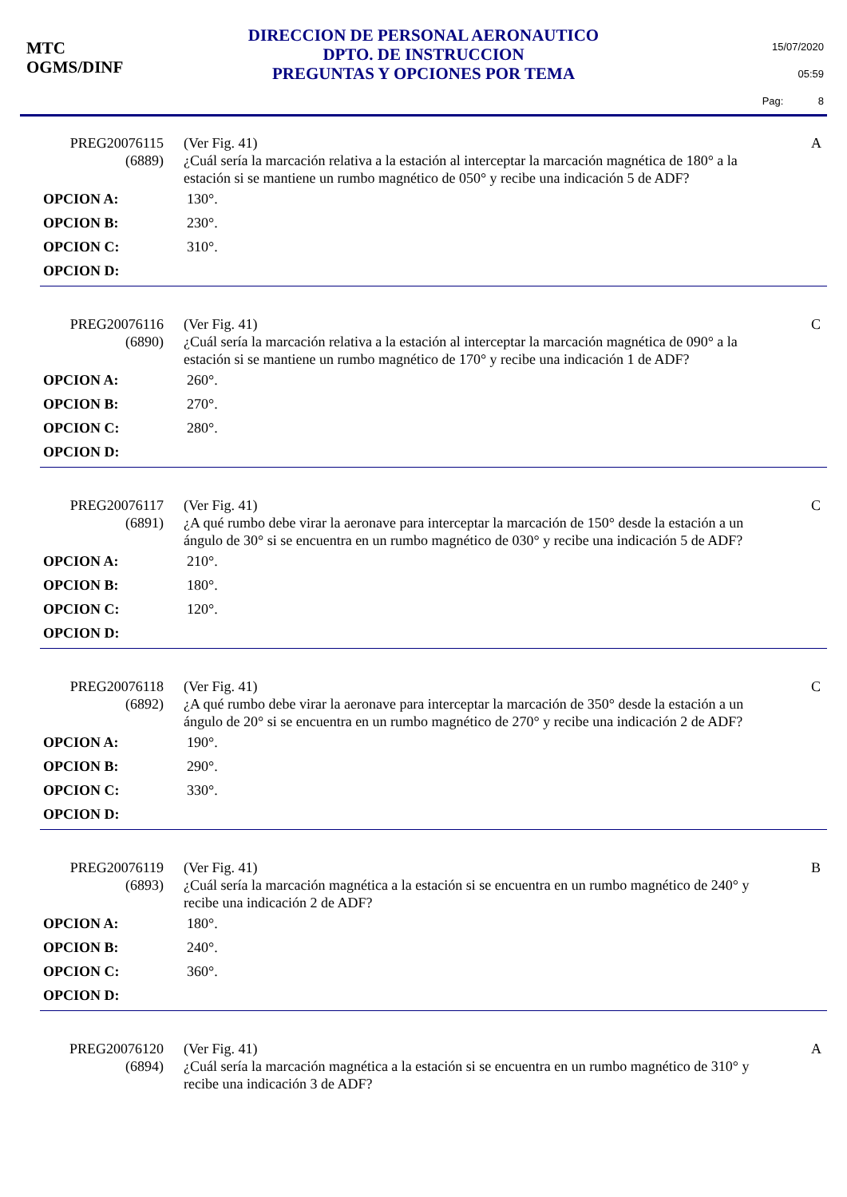MTC
OGMS/DINF
DIRECCION DE PERSONAL AERONAUTICO
DPTO. DE INSTRUCCION
PREGUNTAS Y OPCIONES POR TEMA
15/07/2020
05:59
Pag: 8
PREG20076115
(6889)
(Ver Fig. 41)
¿Cuál sería la marcación relativa a la estación al interceptar la marcación magnética de 180° a la estación si se mantiene un rumbo magnético de 050° y recibe una indicación 5 de ADF?
A
OPCION A: 130°.
OPCION B: 230°.
OPCION C: 310°.
OPCION D:
PREG20076116
(6890)
(Ver Fig. 41)
¿Cuál sería la marcación relativa a la estación al interceptar la marcación magnética de 090° a la estación si se mantiene un rumbo magnético de 170° y recibe una indicación 1 de ADF?
C
OPCION A: 260°.
OPCION B: 270°.
OPCION C: 280°.
OPCION D:
PREG20076117
(6891)
(Ver Fig. 41)
¿A qué rumbo debe virar la aeronave para interceptar la marcación de 150° desde la estación a un ángulo de 30° si se encuentra en un rumbo magnético de 030° y recibe una indicación 5 de ADF?
C
OPCION A: 210°.
OPCION B: 180°.
OPCION C: 120°.
OPCION D:
PREG20076118
(6892)
(Ver Fig. 41)
¿A qué rumbo debe virar la aeronave para interceptar la marcación de 350° desde la estación a un ángulo de 20° si se encuentra en un rumbo magnético de 270° y recibe una indicación 2 de ADF?
C
OPCION A: 190°.
OPCION B: 290°.
OPCION C: 330°.
OPCION D:
PREG20076119
(6893)
(Ver Fig. 41)
¿Cuál sería la marcación magnética a la estación si se encuentra en un rumbo magnético de 240° y recibe una indicación 2 de ADF?
B
OPCION A: 180°.
OPCION B: 240°.
OPCION C: 360°.
OPCION D:
PREG20076120
(6894)
(Ver Fig. 41)
¿Cuál sería la marcación magnética a la estación si se encuentra en un rumbo magnético de 310° y recibe una indicación 3 de ADF?
A